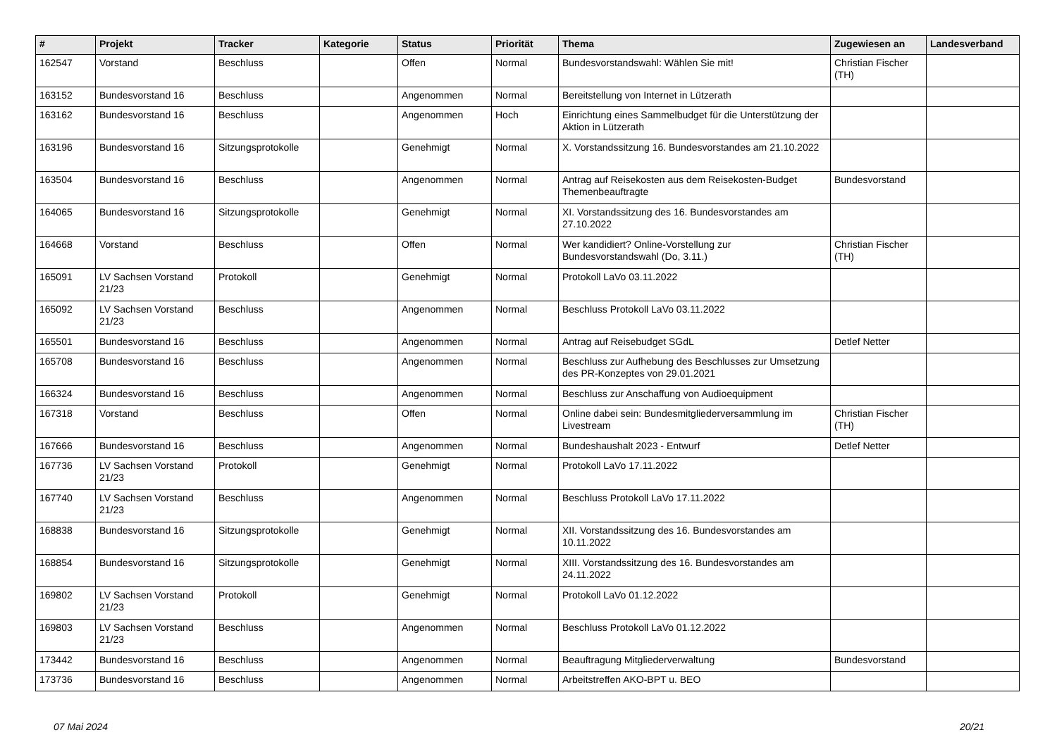| # | Projekt | Tracker | Kategorie | Status | Priorität | Thema | Zugewiesen an | Landesverband |
| --- | --- | --- | --- | --- | --- | --- | --- | --- |
| 162547 | Vorstand | Beschluss | | Offen | Normal | Bundesvorstandswahl: Wählen Sie mit! | Christian Fischer (TH) | |
| 163152 | Bundesvorstand 16 | Beschluss | | Angenommen | Normal | Bereitstellung von Internet in Lützerath | | |
| 163162 | Bundesvorstand 16 | Beschluss | | Angenommen | Hoch | Einrichtung eines Sammelbudget für die Unterstützung der Aktion in Lützerath | | |
| 163196 | Bundesvorstand 16 | Sitzungsprotokolle | | Genehmigt | Normal | X. Vorstandssitzung 16. Bundesvorstandes am 21.10.2022 | | |
| 163504 | Bundesvorstand 16 | Beschluss | | Angenommen | Normal | Antrag auf Reisekosten aus dem Reisekosten-Budget Themenbeauftragte | Bundesvorstand | |
| 164065 | Bundesvorstand 16 | Sitzungsprotokolle | | Genehmigt | Normal | XI. Vorstandssitzung des 16. Bundesvorstandes am 27.10.2022 | | |
| 164668 | Vorstand | Beschluss | | Offen | Normal | Wer kandidiert? Online-Vorstellung zur Bundesvorstandswahl (Do, 3.11.) | Christian Fischer (TH) | |
| 165091 | LV Sachsen Vorstand 21/23 | Protokoll | | Genehmigt | Normal | Protokoll LaVo 03.11.2022 | | |
| 165092 | LV Sachsen Vorstand 21/23 | Beschluss | | Angenommen | Normal | Beschluss Protokoll LaVo 03.11.2022 | | |
| 165501 | Bundesvorstand 16 | Beschluss | | Angenommen | Normal | Antrag auf Reisebudget SGdL | Detlef Netter | |
| 165708 | Bundesvorstand 16 | Beschluss | | Angenommen | Normal | Beschluss zur Aufhebung des Beschlusses zur Umsetzung des PR-Konzeptes von 29.01.2021 | | |
| 166324 | Bundesvorstand 16 | Beschluss | | Angenommen | Normal | Beschluss zur Anschaffung von Audioequipment | | |
| 167318 | Vorstand | Beschluss | | Offen | Normal | Online dabei sein: Bundesmitgliederversammlung im Livestream | Christian Fischer (TH) | |
| 167666 | Bundesvorstand 16 | Beschluss | | Angenommen | Normal | Bundeshaushalt 2023 - Entwurf | Detlef Netter | |
| 167736 | LV Sachsen Vorstand 21/23 | Protokoll | | Genehmigt | Normal | Protokoll LaVo 17.11.2022 | | |
| 167740 | LV Sachsen Vorstand 21/23 | Beschluss | | Angenommen | Normal | Beschluss Protokoll LaVo 17.11.2022 | | |
| 168838 | Bundesvorstand 16 | Sitzungsprotokolle | | Genehmigt | Normal | XII. Vorstandssitzung des 16. Bundesvorstandes am 10.11.2022 | | |
| 168854 | Bundesvorstand 16 | Sitzungsprotokolle | | Genehmigt | Normal | XIII. Vorstandssitzung des 16. Bundesvorstandes am 24.11.2022 | | |
| 169802 | LV Sachsen Vorstand 21/23 | Protokoll | | Genehmigt | Normal | Protokoll LaVo 01.12.2022 | | |
| 169803 | LV Sachsen Vorstand 21/23 | Beschluss | | Angenommen | Normal | Beschluss Protokoll LaVo 01.12.2022 | | |
| 173442 | Bundesvorstand 16 | Beschluss | | Angenommen | Normal | Beauftragung Mitgliederverwaltung | Bundesvorstand | |
| 173736 | Bundesvorstand 16 | Beschluss | | Angenommen | Normal | Arbeitstreffen AKO-BPT u. BEO | | |
07 Mai 2024 20/21